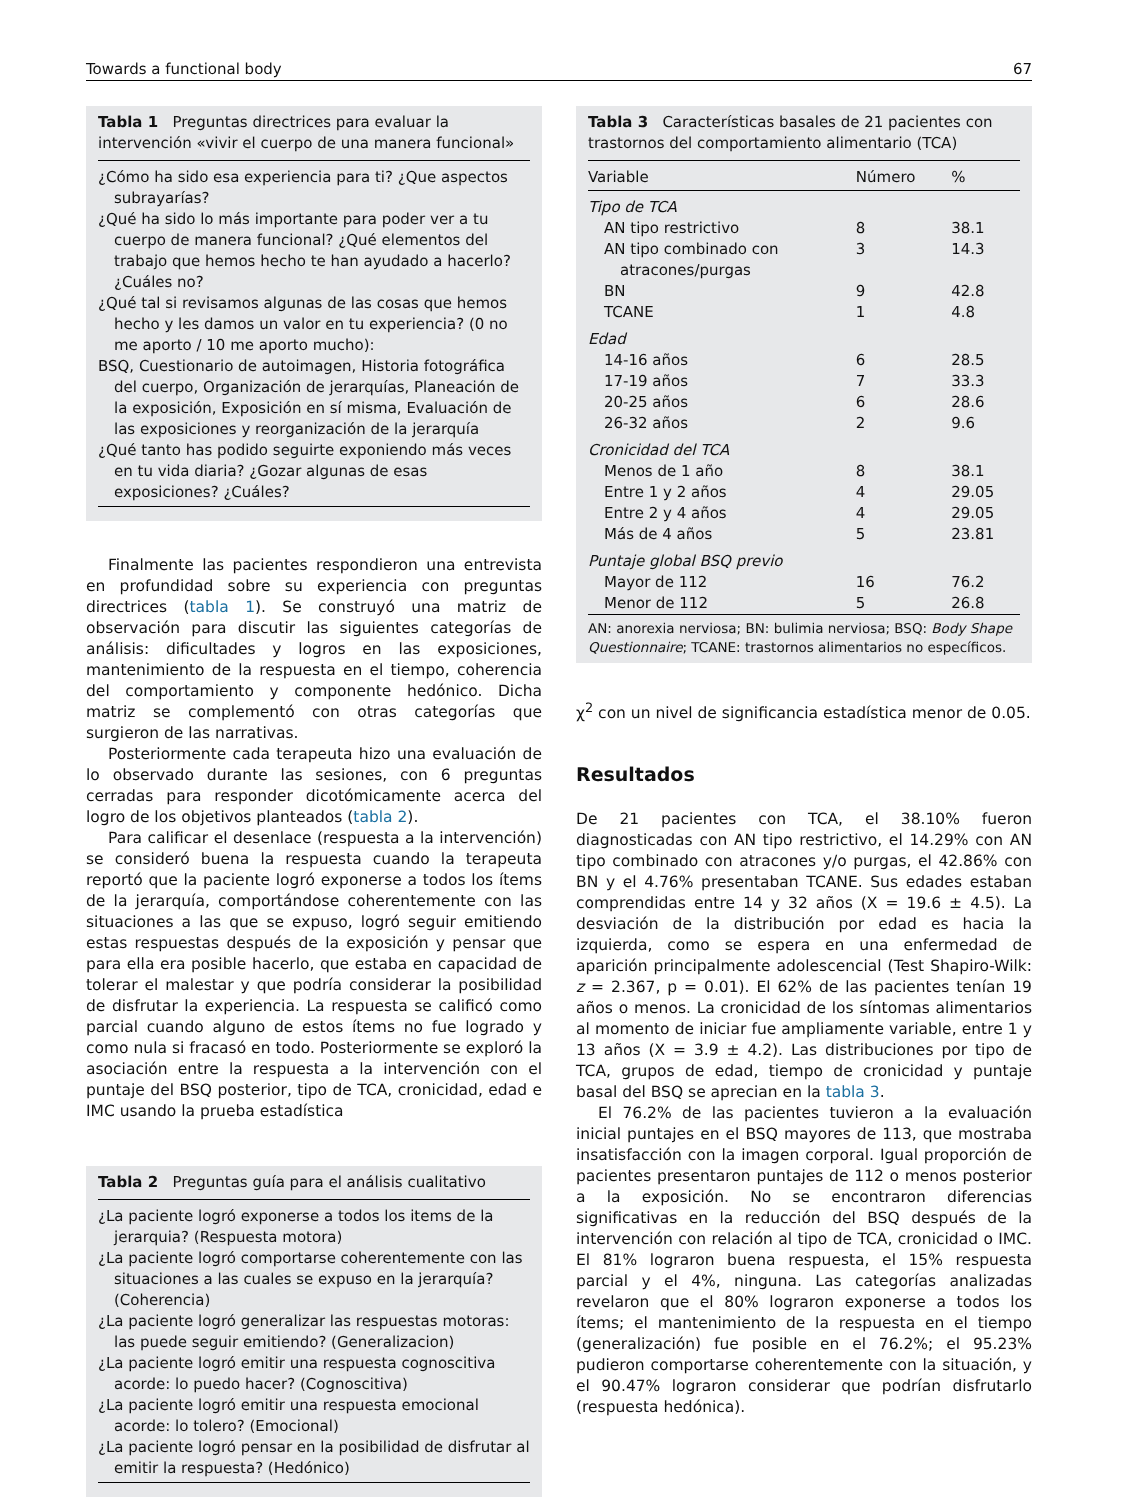Towards a functional body 67
Tabla 1 Preguntas directrices para evaluar la intervención «vivir el cuerpo de una manera funcional»
¿Cómo ha sido esa experiencia para ti? ¿Que aspectos subrayarías?
¿Qué ha sido lo más importante para poder ver a tu cuerpo de manera funcional? ¿Qué elementos del trabajo que hemos hecho te han ayudado a hacerlo? ¿Cuáles no?
¿Qué tal si revisamos algunas de las cosas que hemos hecho y les damos un valor en tu experiencia? (0 no me aporto / 10 me aporto mucho):
BSQ, Cuestionario de autoimagen, Historia fotográfica del cuerpo, Organización de jerarquías, Planeación de la exposición, Exposición en sí misma, Evaluación de las exposiciones y reorganización de la jerarquía
¿Qué tanto has podido seguirte exponiendo más veces en tu vida diaria? ¿Gozar algunas de esas exposiciones? ¿Cuáles?
Finalmente las pacientes respondieron una entrevista en profundidad sobre su experiencia con preguntas directrices (tabla 1). Se construyó una matriz de observación para discutir las siguientes categorías de análisis: dificultades y logros en las exposiciones, mantenimiento de la respuesta en el tiempo, coherencia del comportamiento y componente hedónico. Dicha matriz se complementó con otras categorías que surgieron de las narrativas.
Posteriormente cada terapeuta hizo una evaluación de lo observado durante las sesiones, con 6 preguntas cerradas para responder dicotómicamente acerca del logro de los objetivos planteados (tabla 2).
Para calificar el desenlace (respuesta a la intervención) se consideró buena la respuesta cuando la terapeuta reportó que la paciente logró exponerse a todos los ítems de la jerarquía, comportándose coherentemente con las situaciones a las que se expuso, logró seguir emitiendo estas respuestas después de la exposición y pensar que para ella era posible hacerlo, que estaba en capacidad de tolerar el malestar y que podría considerar la posibilidad de disfrutar la experiencia. La respuesta se calificó como parcial cuando alguno de estos ítems no fue logrado y como nula si fracasó en todo. Posteriormente se exploró la asociación entre la respuesta a la intervención con el puntaje del BSQ posterior, tipo de TCA, cronicidad, edad e IMC usando la prueba estadística
Tabla 2 Preguntas guía para el análisis cualitativo
¿La paciente logró exponerse a todos los items de la jerarquia? (Respuesta motora)
¿La paciente logró comportarse coherentemente con las situaciones a las cuales se expuso en la jerarquía? (Coherencia)
¿La paciente logró generalizar las respuestas motoras: las puede seguir emitiendo? (Generalizacion)
¿La paciente logró emitir una respuesta cognoscitiva acorde: lo puedo hacer? (Cognoscitiva)
¿La paciente logró emitir una respuesta emocional acorde: lo tolero? (Emocional)
¿La paciente logró pensar en la posibilidad de disfrutar al emitir la respuesta? (Hedónico)
Tabla 3 Características basales de 21 pacientes con trastornos del comportamiento alimentario (TCA)
| Variable | Número | % |
| --- | --- | --- |
| Tipo de TCA | | |
| AN tipo restrictivo | 8 | 38.1 |
| AN tipo combinado con atracones/purgas | 3 | 14.3 |
| BN | 9 | 42.8 |
| TCANE | 1 | 4.8 |
| Edad | | |
| 14-16 años | 6 | 28.5 |
| 17-19 años | 7 | 33.3 |
| 20-25 años | 6 | 28.6 |
| 26-32 años | 2 | 9.6 |
| Cronicidad del TCA | | |
| Menos de 1 año | 8 | 38.1 |
| Entre 1 y 2 años | 4 | 29.05 |
| Entre 2 y 4 años | 4 | 29.05 |
| Más de 4 años | 5 | 23.81 |
| Puntaje global BSQ previo | | |
| Mayor de 112 | 16 | 76.2 |
| Menor de 112 | 5 | 26.8 |
AN: anorexia nerviosa; BN: bulimia nerviosa; BSQ: Body Shape Questionnaire; TCANE: trastornos alimentarios no específicos.
χ<sup>2</sup> con un nivel de significancia estadística menor de 0.05.
Resultados
De 21 pacientes con TCA, el 38.10% fueron diagnosticadas con AN tipo restrictivo, el 14.29% con AN tipo combinado con atracones y/o purgas, el 42.86% con BN y el 4.76% presentaban TCANE. Sus edades estaban comprendidas entre 14 y 32 años (X = 19.6 ± 4.5). La desviación de la distribución por edad es hacia la izquierda, como se espera en una enfermedad de aparición principalmente adolescencial (Test Shapiro-Wilk: z = 2.367, p = 0.01). El 62% de las pacientes tenían 19 años o menos. La cronicidad de los síntomas alimentarios al momento de iniciar fue ampliamente variable, entre 1 y 13 años (X = 3.9 ± 4.2). Las distribuciones por tipo de TCA, grupos de edad, tiempo de cronicidad y puntaje basal del BSQ se aprecian en la tabla 3.
El 76.2% de las pacientes tuvieron a la evaluación inicial puntajes en el BSQ mayores de 113, que mostraba insatisfacción con la imagen corporal. Igual proporción de pacientes presentaron puntajes de 112 o menos posterior a la exposición. No se encontraron diferencias significativas en la reducción del BSQ después de la intervención con relación al tipo de TCA, cronicidad o IMC. El 81% lograron buena respuesta, el 15% respuesta parcial y el 4%, ninguna. Las categorías analizadas revelaron que el 80% lograron exponerse a todos los ítems; el mantenimiento de la respuesta en el tiempo (generalización) fue posible en el 76.2%; el 95.23% pudieron comportarse coherentemente con la situación, y el 90.47% lograron considerar que podrían disfrutarlo (respuesta hedónica).